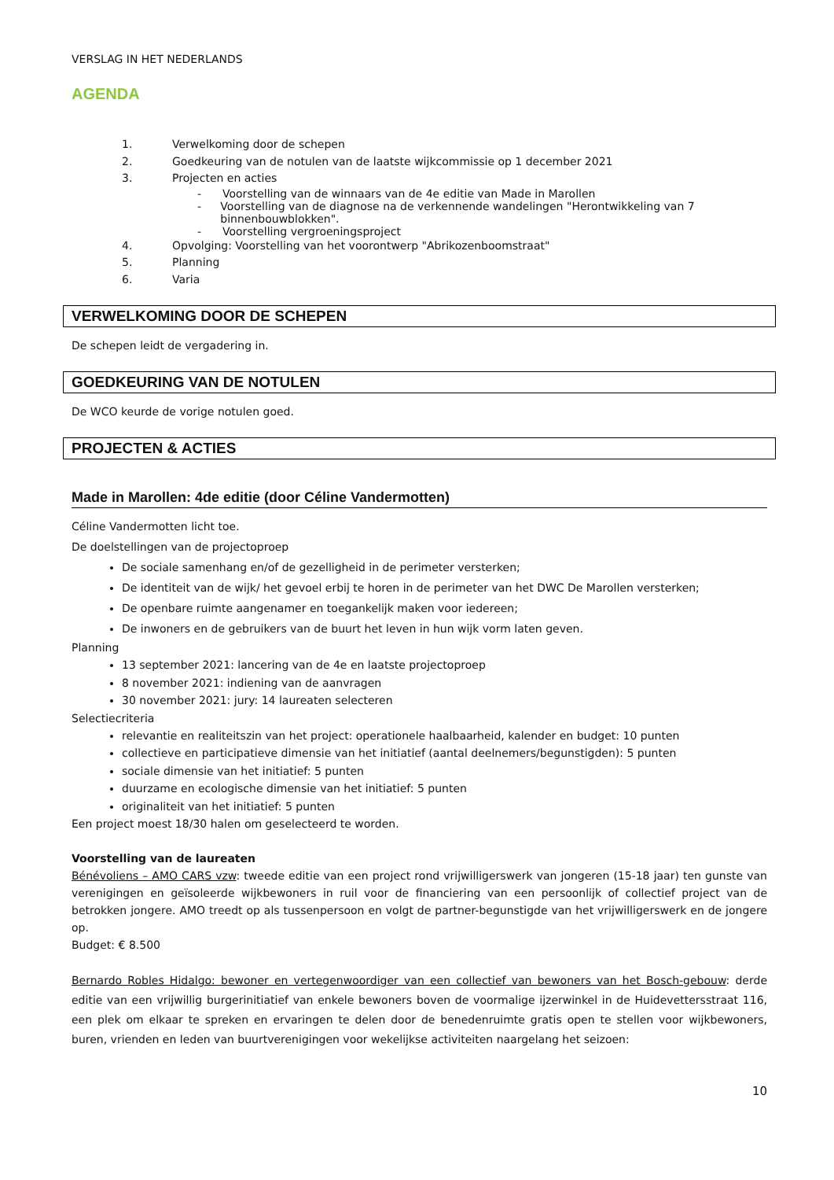VERSLAG IN HET NEDERLANDS
AGENDA
1. Verwelkoming door de schepen
2. Goedkeuring van de notulen van de laatste wijkcommissie op 1 december 2021
3. Projecten en acties
- Voorstelling van de winnaars van de 4e editie van Made in Marollen
- Voorstelling van de diagnose na de verkennende wandelingen "Herontwikkeling van 7 binnenbouwblokken".
- Voorstelling vergroeningsproject
4. Opvolging: Voorstelling van het voorontwerp "Abrikozenboomstraat"
5. Planning
6. Varia
VERWELKOMING DOOR DE SCHEPEN
De schepen leidt de vergadering in.
GOEDKEURING VAN DE NOTULEN
De WCO keurde de vorige notulen goed.
PROJECTEN & ACTIES
Made in Marollen: 4de editie (door Céline Vandermotten)
Céline Vandermotten licht toe.
De doelstellingen van de projectoproep
De sociale samenhang en/of de gezelligheid in de perimeter versterken;
De identiteit van de wijk/ het gevoel erbij te horen in de perimeter van het DWC De Marollen versterken;
De openbare ruimte aangenamer en toegankelijk maken voor iedereen;
De inwoners en de gebruikers van de buurt het leven in hun wijk vorm laten geven.
Planning
13 september 2021: lancering van de 4e en laatste projectoproep
8 november 2021: indiening van de aanvragen
30 november 2021: jury: 14 laureaten selecteren
Selectiecriteria
relevantie en realiteitszin van het project: operationele haalbaarheid, kalender en budget: 10 punten
collectieve en participatieve dimensie van het initiatief (aantal deelnemers/begunstigden): 5 punten
sociale dimensie van het initiatief: 5 punten
duurzame en ecologische dimensie van het initiatief: 5 punten
originaliteit van het initiatief: 5 punten
Een project moest 18/30 halen om geselecteerd te worden.
Voorstelling van de laureaten
Bénévoliens – AMO CARS vzw: tweede editie van een project rond vrijwilligerswerk van jongeren (15-18 jaar) ten gunste van verenigingen en geïsoleerde wijkbewoners in ruil voor de financiering van een persoonlijk of collectief project van de betrokken jongere. AMO treedt op als tussenpersoon en volgt de partner-begunstigde van het vrijwilligerswerk en de jongere op.
Budget: € 8.500
Bernardo Robles Hidalgo: bewoner en vertegenwoordiger van een collectief van bewoners van het Bosch-gebouw: derde editie van een vrijwillig burgerinitiatief van enkele bewoners boven de voormalige ijzerwinkel in de Huidevettersstraat 116, een plek om elkaar te spreken en ervaringen te delen door de benedenruimte gratis open te stellen voor wijkbewoners, buren, vrienden en leden van buurtverenigingen voor wekelijkse activiteiten naargelang het seizoen:
10